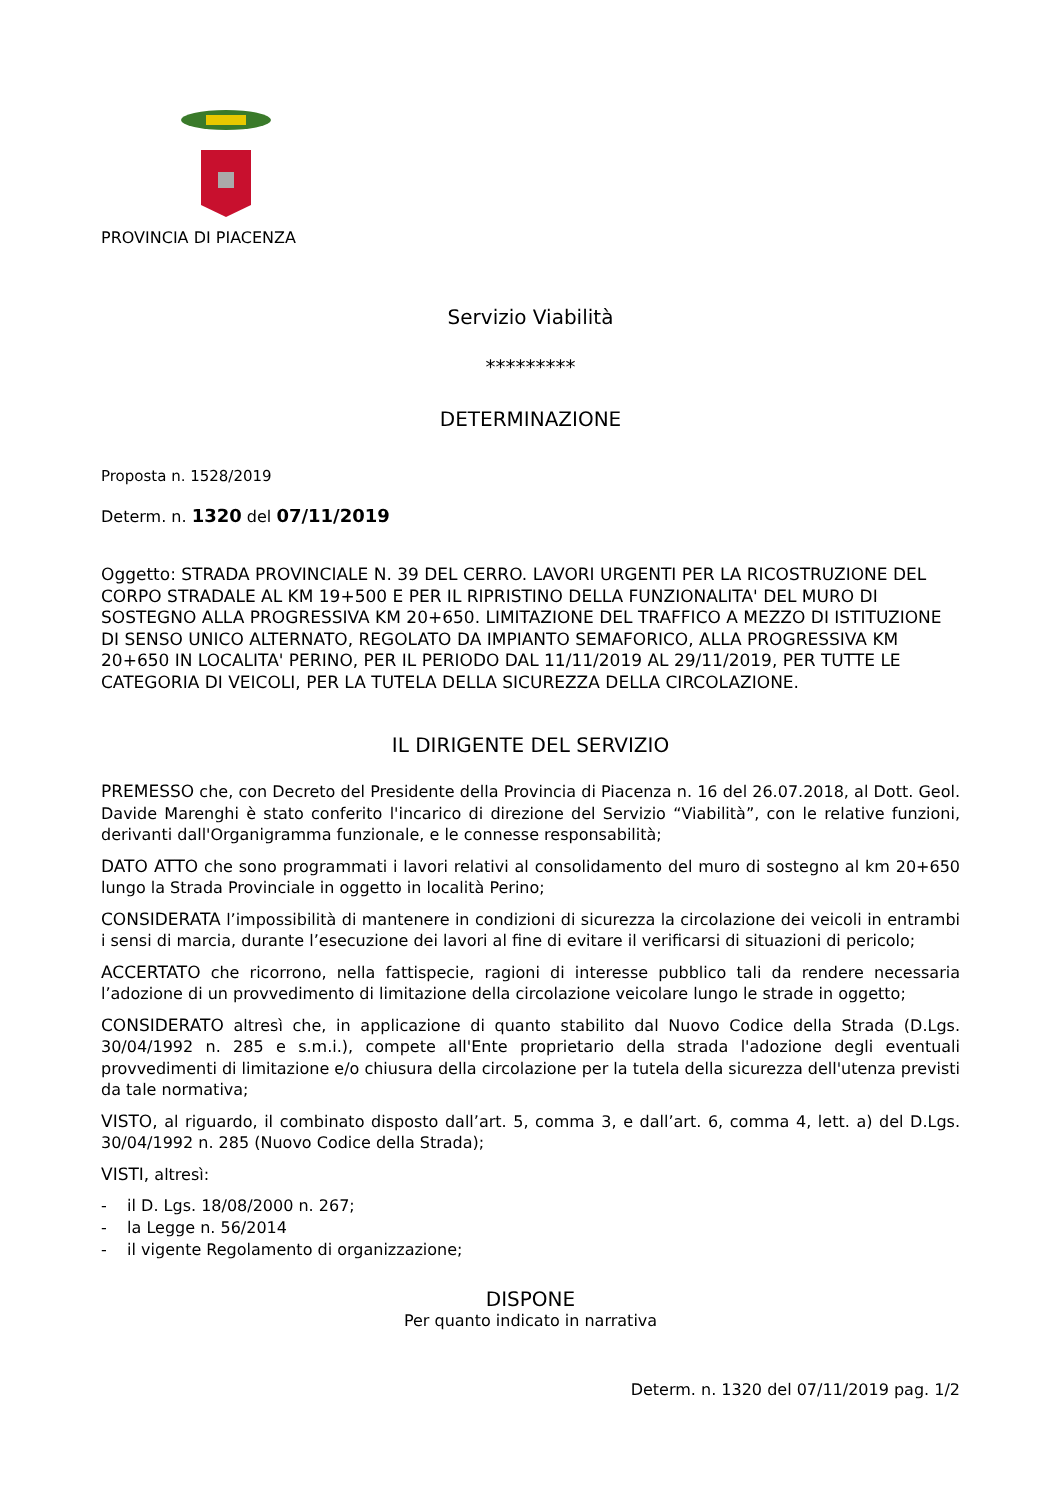PROVINCIA DI PIACENZA
Servizio Viabilità
*********
DETERMINAZIONE
Proposta n. 1528/2019
Determ. n. 1320 del 07/11/2019
Oggetto: STRADA PROVINCIALE N. 39 DEL CERRO. LAVORI URGENTI PER LA RICOSTRUZIONE DEL CORPO STRADALE AL KM 19+500 E PER IL RIPRISTINO DELLA FUNZIONALITA' DEL MURO DI SOSTEGNO ALLA PROGRESSIVA KM 20+650. LIMITAZIONE DEL TRAFFICO A MEZZO DI ISTITUZIONE DI SENSO UNICO ALTERNATO, REGOLATO DA IMPIANTO SEMAFORICO, ALLA PROGRESSIVA KM 20+650 IN LOCALITA' PERINO, PER IL PERIODO DAL 11/11/2019 AL 29/11/2019, PER TUTTE LE CATEGORIA DI VEICOLI, PER LA TUTELA DELLA SICUREZZA DELLA CIRCOLAZIONE.
IL DIRIGENTE DEL SERVIZIO
PREMESSO che, con Decreto del Presidente della Provincia di Piacenza n. 16 del 26.07.2018, al Dott. Geol. Davide Marenghi è stato conferito l'incarico di direzione del Servizio “Viabilità”, con le relative funzioni, derivanti dall'Organigramma funzionale, e le connesse responsabilità;
DATO ATTO che sono programmati i lavori relativi al consolidamento del muro di sostegno al km 20+650 lungo la Strada Provinciale in oggetto in località Perino;
CONSIDERATA l’impossibilità di mantenere in condizioni di sicurezza la circolazione dei veicoli in entrambi i sensi di marcia, durante l’esecuzione dei lavori al fine di evitare il verificarsi di situazioni di pericolo;
ACCERTATO che ricorrono, nella fattispecie, ragioni di interesse pubblico tali da rendere necessaria l’adozione di un provvedimento di limitazione della circolazione veicolare lungo le strade in oggetto;
CONSIDERATO altresì che, in applicazione di quanto stabilito dal Nuovo Codice della Strada (D.Lgs. 30/04/1992 n. 285 e s.m.i.), compete all'Ente proprietario della strada l'adozione degli eventuali provvedimenti di limitazione e/o chiusura della circolazione per la tutela della sicurezza dell'utenza previsti da tale normativa;
VISTO, al riguardo, il combinato disposto dall’art. 5, comma 3, e dall’art. 6, comma 4, lett. a) del D.Lgs. 30/04/1992 n. 285 (Nuovo Codice della Strada);
VISTI, altresì:
- il D. Lgs. 18/08/2000 n. 267;
- la Legge n. 56/2014
- il vigente Regolamento di organizzazione;
DISPONE
Per quanto indicato in narrativa
Determ. n. 1320 del 07/11/2019 pag. 1/2